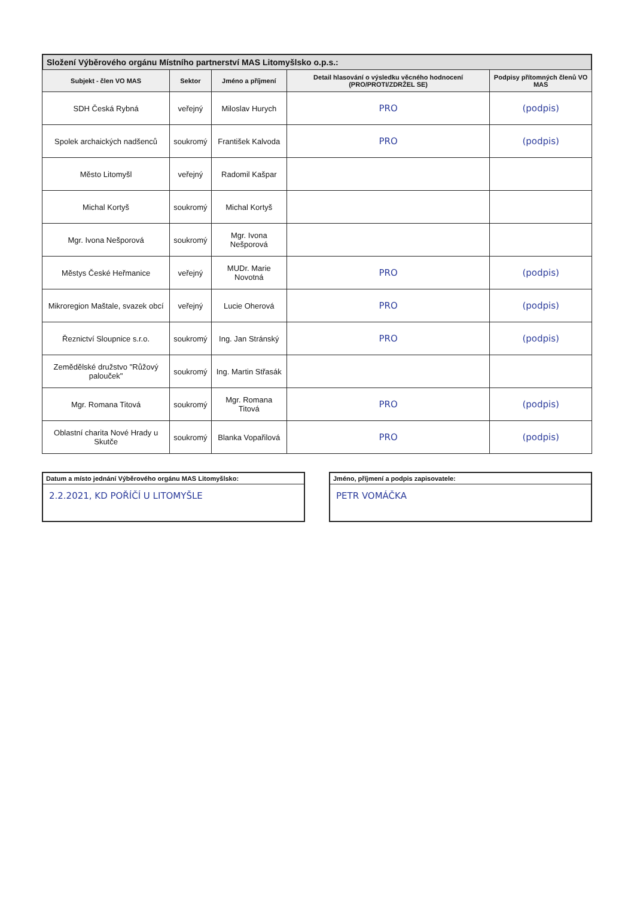Složení Výběrového orgánu Místního partnerství MAS Litomyšlsko o.p.s.:
| Subjekt - člen VO MAS | Sektor | Jméno a příjmení | Detail hlasování o výsledku věcného hodnocení (PRO/PROTI/ZDRŽEL SE) | Podpisy přítomných členů VO MAS |
| --- | --- | --- | --- | --- |
| SDH Česká Rybná | veřejný | Miloslav Hurych | PRO | (podpis) |
| Spolek archaických nadšenců | soukromý | František Kalvoda | PRO | (podpis) |
| Město Litomyšl | veřejný | Radomil Kašpar | | |
| Michal Kortyš | soukromý | Michal Kortyš | | |
| Mgr. Ivona Nešporová | soukromý | Mgr. Ivona Nešporová | | |
| Městys České Heřmanice | veřejný | MUDr. Marie Novotná | PRO | (podpis) |
| Mikroregion Maštale, svazek obcí | veřejný | Lucie Oherová | PRO | (podpis) |
| Řeznictví Sloupnice s.r.o. | soukromý | Ing. Jan Stránský | PRO | (podpis) |
| Zemědělské družstvo "Růžový palouček" | soukromý | Ing. Martin Střasák | | |
| Mgr. Romana Titová | soukromý | Mgr. Romana Titová | PRO | (podpis) |
| Oblastní charita Nové Hrady u Skutče | soukromý | Blanka Vopařilová | PRO | (podpis) |
Datum a místo jednání Výběrového orgánu MAS Litomyšlsko:
2.2.2021, KD POŘÍČÍ U LITOMYŠLE
Jméno, příjmení a podpis zapisovatele:
PETR VOMÁČKA